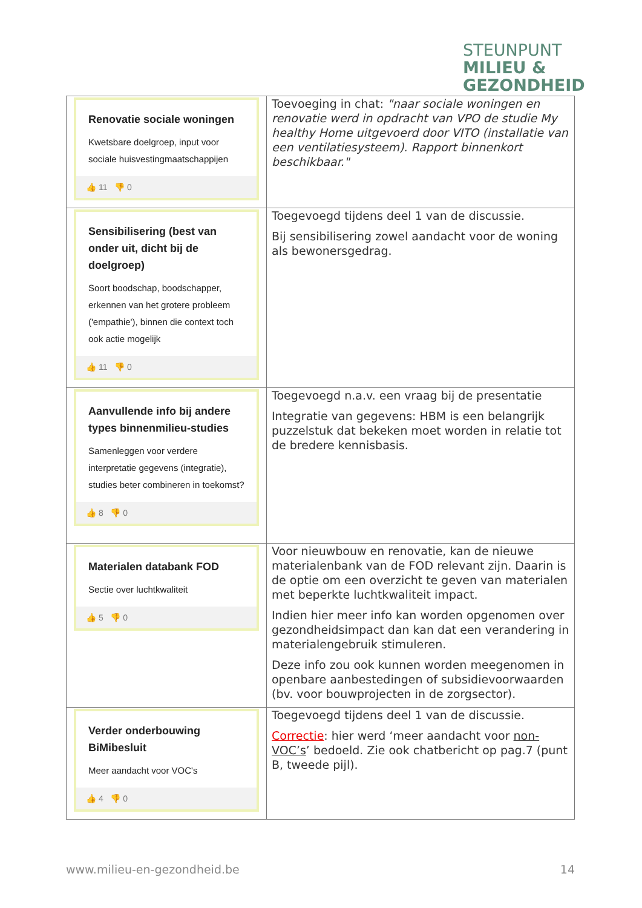STEUNPUNT
MILIEU &
GEZONDHEID
| Renovatie sociale woningen Kwetsbare doelgroep, input voor sociale huisvestingmaatschappijen 👍 11 👎 0 | Toevoeging in chat: "naar sociale woningen en renovatie werd in opdracht van VPO de studie My healthy Home uitgevoerd door VITO (installatie van een ventilatiesysteem). Rapport binnenkort beschikbaar." |
| Sensibilisering (best van onder uit, dicht bij de doelgroep) Soort boodschap, boodschapper, erkennen van het grotere probleem ('empathie'), binnen die context toch ook actie mogelijk 👍 11 👎 0 | Toegevoegd tijdens deel 1 van de discussie. Bij sensibilisering zowel aandacht voor de woning als bewonersgedrag. |
| Aanvullende info bij andere types binnenmilieu-studies Samenleggen voor verdere interpretatie gegevens (integratie), studies beter combineren in toekomst? 👍 8 👎 0 | Toegevoegd n.a.v. een vraag bij de presentatie Integratie van gegevens: HBM is een belangrijk puzzelstuk dat bekeken moet worden in relatie tot de bredere kennisbasis. |
| Materialen databank FOD Sectie over luchtkwaliteit 👍 5 👎 0 | Voor nieuwbouw en renovatie, kan de nieuwe materialenbank van de FOD relevant zijn. Daarin is de optie om een overzicht te geven van materialen met beperkte luchtkwaliteit impact. Indien hier meer info kan worden opgenomen over gezondheidsimpact dan kan dat een verandering in materialengebruik stimuleren. Deze info zou ook kunnen worden meegenomen in openbare aanbestedingen of subsidievoorwaarden (bv. voor bouwprojecten in de zorgsector). |
| Verder onderbouwing BiMibesluit Meer aandacht voor VOC's 👍 4 👎 0 | Toegevoegd tijdens deel 1 van de discussie. Correctie : hier werd ‘meer aandacht voor non-VOC’s ’ bedoeld. Zie ook chatbericht op pag.7 (punt B, tweede pijl). |
www.milieu-en-gezondheid.be 14